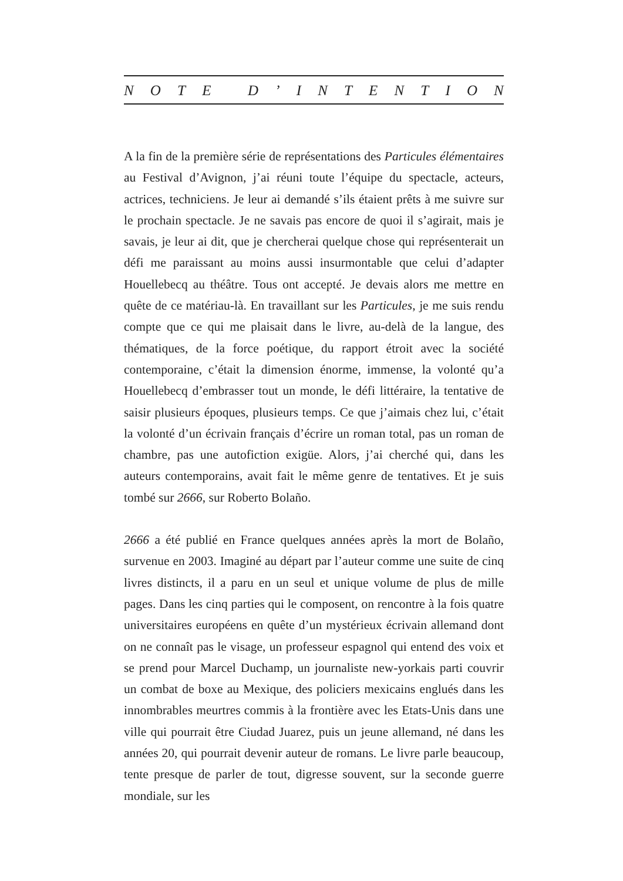NOTE D’ INTENTION
A la fin de la première série de représentations des Particules élémentaires au Festival d’Avignon, j’ai réuni toute l’équipe du spectacle, acteurs, actrices, techniciens. Je leur ai demandé s’ils étaient prêts à me suivre sur le prochain spectacle. Je ne savais pas encore de quoi il s’agirait, mais je savais, je leur ai dit, que je chercherai quelque chose qui représenterait un défi me paraissant au moins aussi insurmontable que celui d’adapter Houellebecq au théâtre. Tous ont accepté. Je devais alors me mettre en quête de ce matériau-là. En travaillant sur les Particules, je me suis rendu compte que ce qui me plaisait dans le livre, au-delà de la langue, des thématiques, de la force poétique, du rapport étroit avec la société contemporaine, c’était la dimension énorme, immense, la volonté qu’a Houellebecq d’embrasser tout un monde, le défi littéraire, la tentative de saisir plusieurs époques, plusieurs temps. Ce que j’aimais chez lui, c’était la volonté d’un écrivain français d’écrire un roman total, pas un roman de chambre, pas une autofiction exigüe. Alors, j’ai cherché qui, dans les auteurs contemporains, avait fait le même genre de tentatives. Et je suis tombé sur 2666, sur Roberto Bolaño.
2666 a été publié en France quelques années après la mort de Bolaño, survenue en 2003. Imaginé au départ par l’auteur comme une suite de cinq livres distincts, il a paru en un seul et unique volume de plus de mille pages. Dans les cinq parties qui le composent, on rencontre à la fois quatre universitaires européens en quête d’un mystérieux écrivain allemand dont on ne connaît pas le visage, un professeur espagnol qui entend des voix et se prend pour Marcel Duchamp, un journaliste new-yorkais parti couvrir un combat de boxe au Mexique, des policiers mexicains englués dans les innombrables meurtres commis à la frontière avec les Etats-Unis dans une ville qui pourrait être Ciudad Juarez, puis un jeune allemand, né dans les années 20, qui pourrait devenir auteur de romans. Le livre parle beaucoup, tente presque de parler de tout, digresse souvent, sur la seconde guerre mondiale, sur les